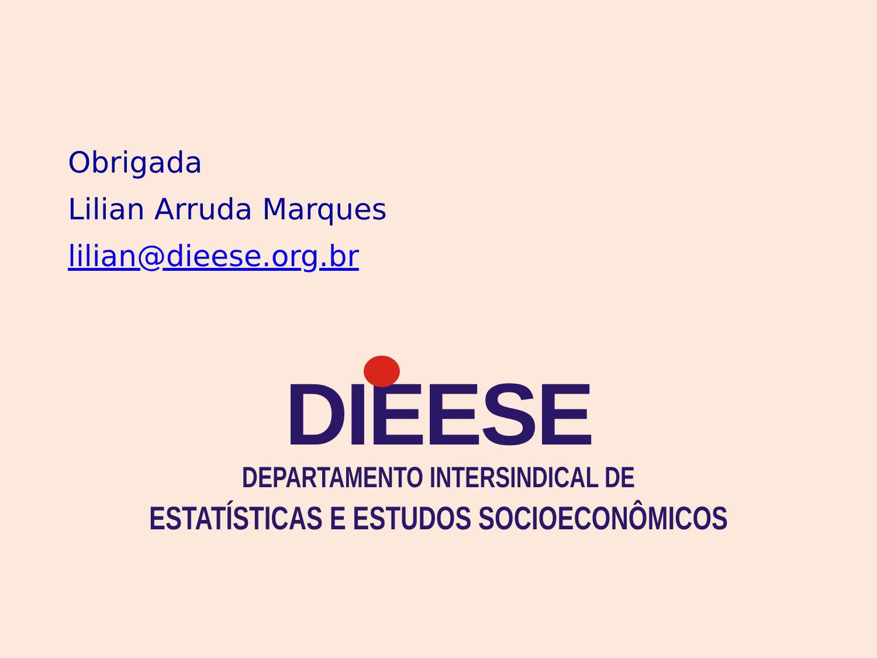Obrigada
Lilian Arruda Marques
lilian@dieese.org.br
DIEESE
DEPARTAMENTO INTERSINDICAL DE
ESTATÍSTICAS E ESTUDOS SOCIOECONÔMICOS